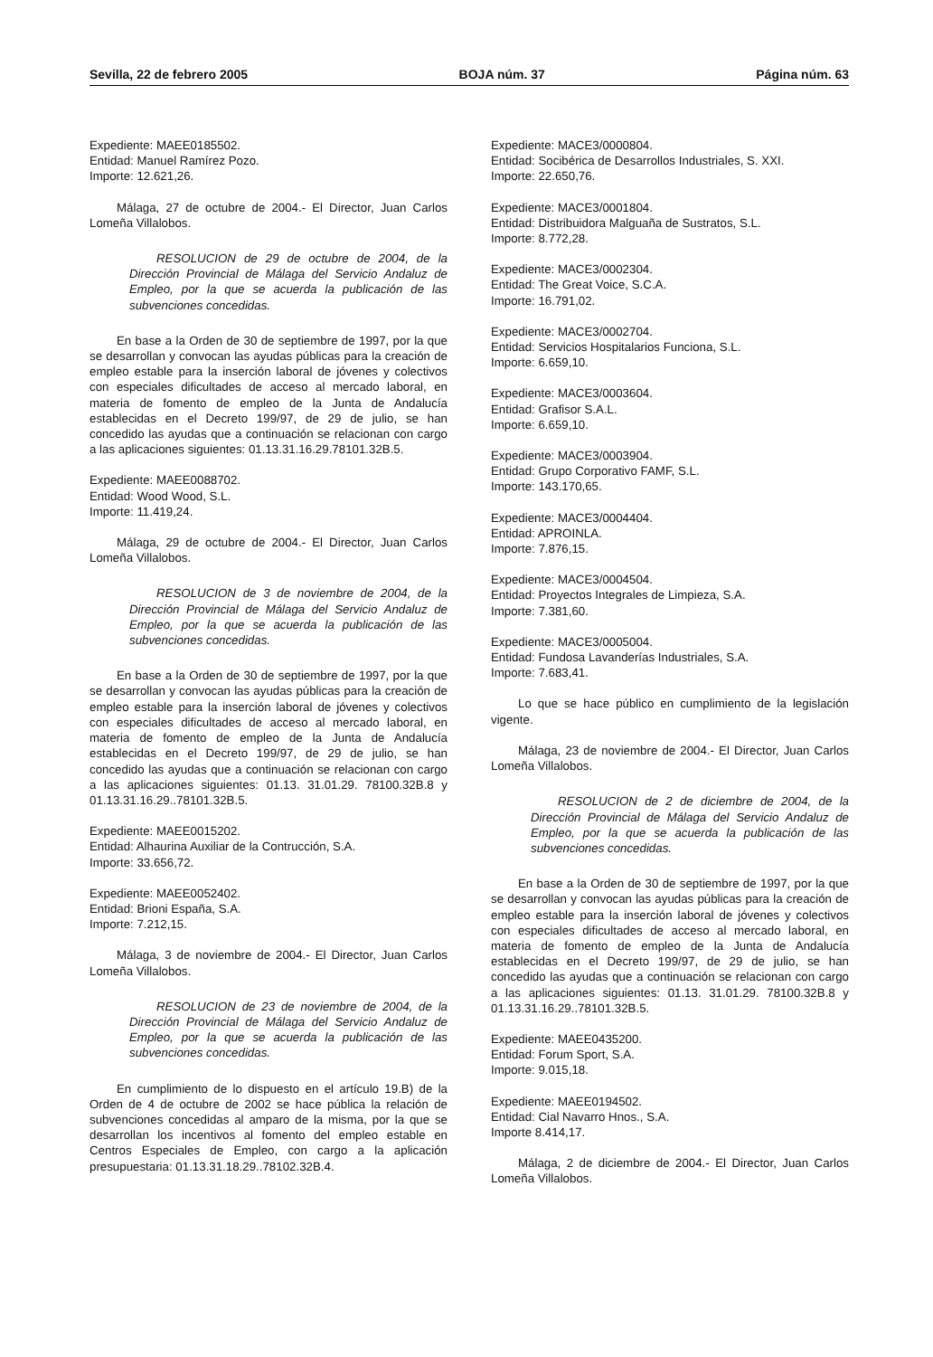Sevilla, 22 de febrero 2005 BOJA núm. 37 Página núm. 63
Expediente: MAEE0185502.
Entidad: Manuel Ramírez Pozo.
Importe: 12.621,26.
Málaga, 27 de octubre de 2004.- El Director, Juan Carlos Lomeña Villalobos.
RESOLUCION de 29 de octubre de 2004, de la Dirección Provincial de Málaga del Servicio Andaluz de Empleo, por la que se acuerda la publicación de las subvenciones concedidas.
En base a la Orden de 30 de septiembre de 1997, por la que se desarrollan y convocan las ayudas públicas para la creación de empleo estable para la inserción laboral de jóvenes y colectivos con especiales dificultades de acceso al mercado laboral, en materia de fomento de empleo de la Junta de Andalucía establecidas en el Decreto 199/97, de 29 de julio, se han concedido las ayudas que a continuación se relacionan con cargo a las aplicaciones siguientes: 01.13.31.16.29.78101.32B.5.
Expediente: MAEE0088702.
Entidad: Wood Wood, S.L.
Importe: 11.419,24.
Málaga, 29 de octubre de 2004.- El Director, Juan Carlos Lomeña Villalobos.
RESOLUCION de 3 de noviembre de 2004, de la Dirección Provincial de Málaga del Servicio Andaluz de Empleo, por la que se acuerda la publicación de las subvenciones concedidas.
En base a la Orden de 30 de septiembre de 1997, por la que se desarrollan y convocan las ayudas públicas para la creación de empleo estable para la inserción laboral de jóvenes y colectivos con especiales dificultades de acceso al mercado laboral, en materia de fomento de empleo de la Junta de Andalucía establecidas en el Decreto 199/97, de 29 de julio, se han concedido las ayudas que a continuación se relacionan con cargo a las aplicaciones siguientes: 01.13. 31.01.29. 78100.32B.8 y 01.13.31.16.29..78101.32B.5.
Expediente: MAEE0015202.
Entidad: Alhaurina Auxiliar de la Contrucción, S.A.
Importe: 33.656,72.
Expediente: MAEE0052402.
Entidad: Brioni España, S.A.
Importe: 7.212,15.
Málaga, 3 de noviembre de 2004.- El Director, Juan Carlos Lomeña Villalobos.
RESOLUCION de 23 de noviembre de 2004, de la Dirección Provincial de Málaga del Servicio Andaluz de Empleo, por la que se acuerda la publicación de las subvenciones concedidas.
En cumplimiento de lo dispuesto en el artículo 19.B) de la Orden de 4 de octubre de 2002 se hace pública la relación de subvenciones concedidas al amparo de la misma, por la que se desarrollan los incentivos al fomento del empleo estable en Centros Especiales de Empleo, con cargo a la aplicación presupuestaria: 01.13.31.18.29..78102.32B.4.
Expediente: MACE3/0000804.
Entidad: Socibérica de Desarrollos Industriales, S. XXI.
Importe: 22.650,76.
Expediente: MACE3/0001804.
Entidad: Distribuidora Malguaña de Sustratos, S.L.
Importe: 8.772,28.
Expediente: MACE3/0002304.
Entidad: The Great Voice, S.C.A.
Importe: 16.791,02.
Expediente: MACE3/0002704.
Entidad: Servicios Hospitalarios Funciona, S.L.
Importe: 6.659,10.
Expediente: MACE3/0003604.
Entidad: Grafisor S.A.L.
Importe: 6.659,10.
Expediente: MACE3/0003904.
Entidad: Grupo Corporativo FAMF, S.L.
Importe: 143.170,65.
Expediente: MACE3/0004404.
Entidad: APROINLA.
Importe: 7.876,15.
Expediente: MACE3/0004504.
Entidad: Proyectos Integrales de Limpieza, S.A.
Importe: 7.381,60.
Expediente: MACE3/0005004.
Entidad: Fundosa Lavanderías Industriales, S.A.
Importe: 7.683,41.
Lo que se hace público en cumplimiento de la legislación vigente.
Málaga, 23 de noviembre de 2004.- El Director, Juan Carlos Lomeña Villalobos.
RESOLUCION de 2 de diciembre de 2004, de la Dirección Provincial de Málaga del Servicio Andaluz de Empleo, por la que se acuerda la publicación de las subvenciones concedidas.
En base a la Orden de 30 de septiembre de 1997, por la que se desarrollan y convocan las ayudas públicas para la creación de empleo estable para la inserción laboral de jóvenes y colectivos con especiales dificultades de acceso al mercado laboral, en materia de fomento de empleo de la Junta de Andalucía establecidas en el Decreto 199/97, de 29 de julio, se han concedido las ayudas que a continuación se relacionan con cargo a las aplicaciones siguientes: 01.13. 31.01.29. 78100.32B.8 y 01.13.31.16.29..78101.32B.5.
Expediente: MAEE0435200.
Entidad: Forum Sport, S.A.
Importe: 9.015,18.
Expediente: MAEE0194502.
Entidad: Cial Navarro Hnos., S.A.
Importe 8.414,17.
Málaga, 2 de diciembre de 2004.- El Director, Juan Carlos Lomeña Villalobos.